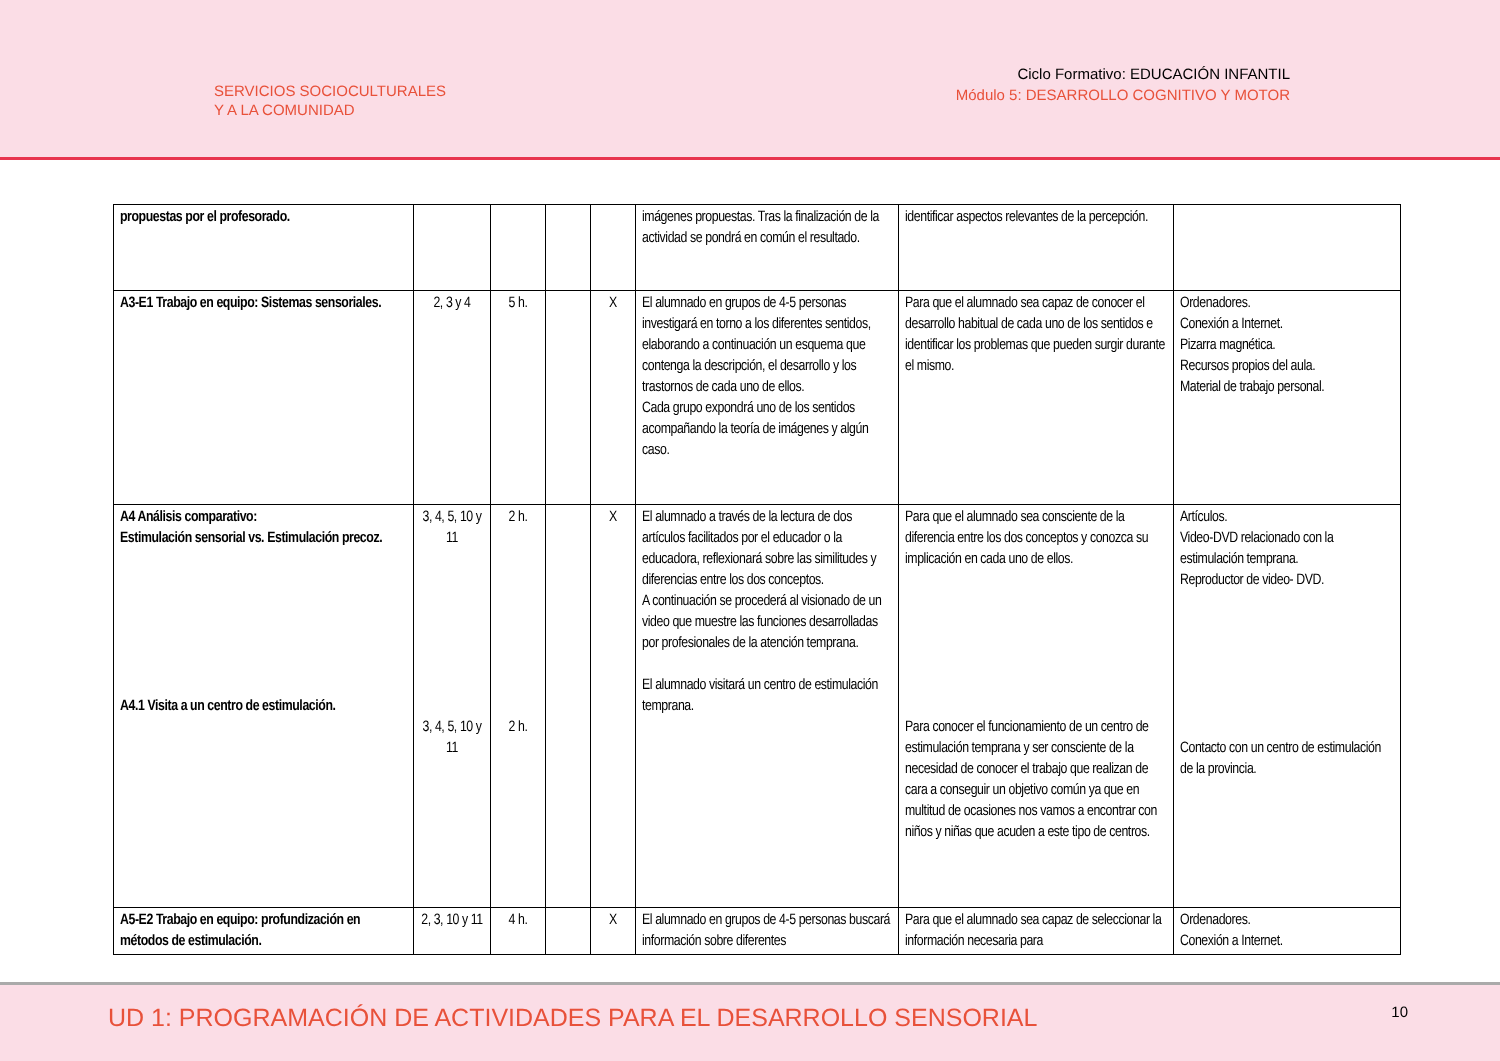SERVICIOS SOCIOCULTURALES
Y A LA COMUNIDAD
Ciclo Formativo: EDUCACIÓN INFANTIL
Módulo 5: DESARROLLO COGNITIVO Y MOTOR
| propuestas por el profesorado. | | | | | imágenes propuestas. Tras la finalización de la actividad se pondrá en común el resultado. | identificar aspectos relevantes de la percepción. | |
| A3-E1 Trabajo en equipo: Sistemas sensoriales. | 2, 3 y 4 | 5 h. | | X | El alumnado en grupos de 4-5 personas investigará en torno a los diferentes sentidos, elaborando a continuación un esquema que contenga la descripción, el desarrollo y los trastornos de cada uno de ellos. Cada grupo expondrá uno de los sentidos acompañando la teoría de imágenes y algún caso. | Para que el alumnado sea capaz de conocer el desarrollo habitual de cada uno de los sentidos e identificar los problemas que pueden surgir durante el mismo. | Ordenadores. Conexión a Internet. Pizarra magnética. Recursos propios del aula. Material de trabajo personal. |
| A4 Análisis comparativo: Estimulación sensorial vs. Estimulación precoz. A4.1 Visita a un centro de estimulación. | 3, 4, 5, 10 y 11 3, 4, 5, 10 y 11 | 2 h. 2 h. | | X | El alumnado a través de la lectura de dos artículos facilitados por el educador o la educadora, reflexionará sobre las similitudes y diferencias entre los dos conceptos. A continuación se procederá al visionado de un video que muestre las funciones desarrolladas por profesionales de la atención temprana. El alumnado visitará un centro de estimulación temprana. | Para que el alumnado sea consciente de la diferencia entre los dos conceptos y conozca su implicación en cada uno de ellos. Para conocer el funcionamiento de un centro de estimulación temprana y ser consciente de la necesidad de conocer el trabajo que realizan de cara a conseguir un objetivo común ya que en multitud de ocasiones nos vamos a encontrar con niños y niñas que acuden a este tipo de centros. | Artículos. Video-DVD relacionado con la estimulación temprana. Reproductor de video- DVD. Contacto con un centro de estimulación de la provincia. |
| A5-E2 Trabajo en equipo: profundización en métodos de estimulación. | 2, 3, 10 y 11 | 4 h. | | X | El alumnado en grupos de 4-5 personas buscará información sobre diferentes | Para que el alumnado sea capaz de seleccionar la información necesaria para | Ordenadores. Conexión a Internet. |
UD 1: PROGRAMACIÓN DE ACTIVIDADES PARA EL DESARROLLO SENSORIAL 10